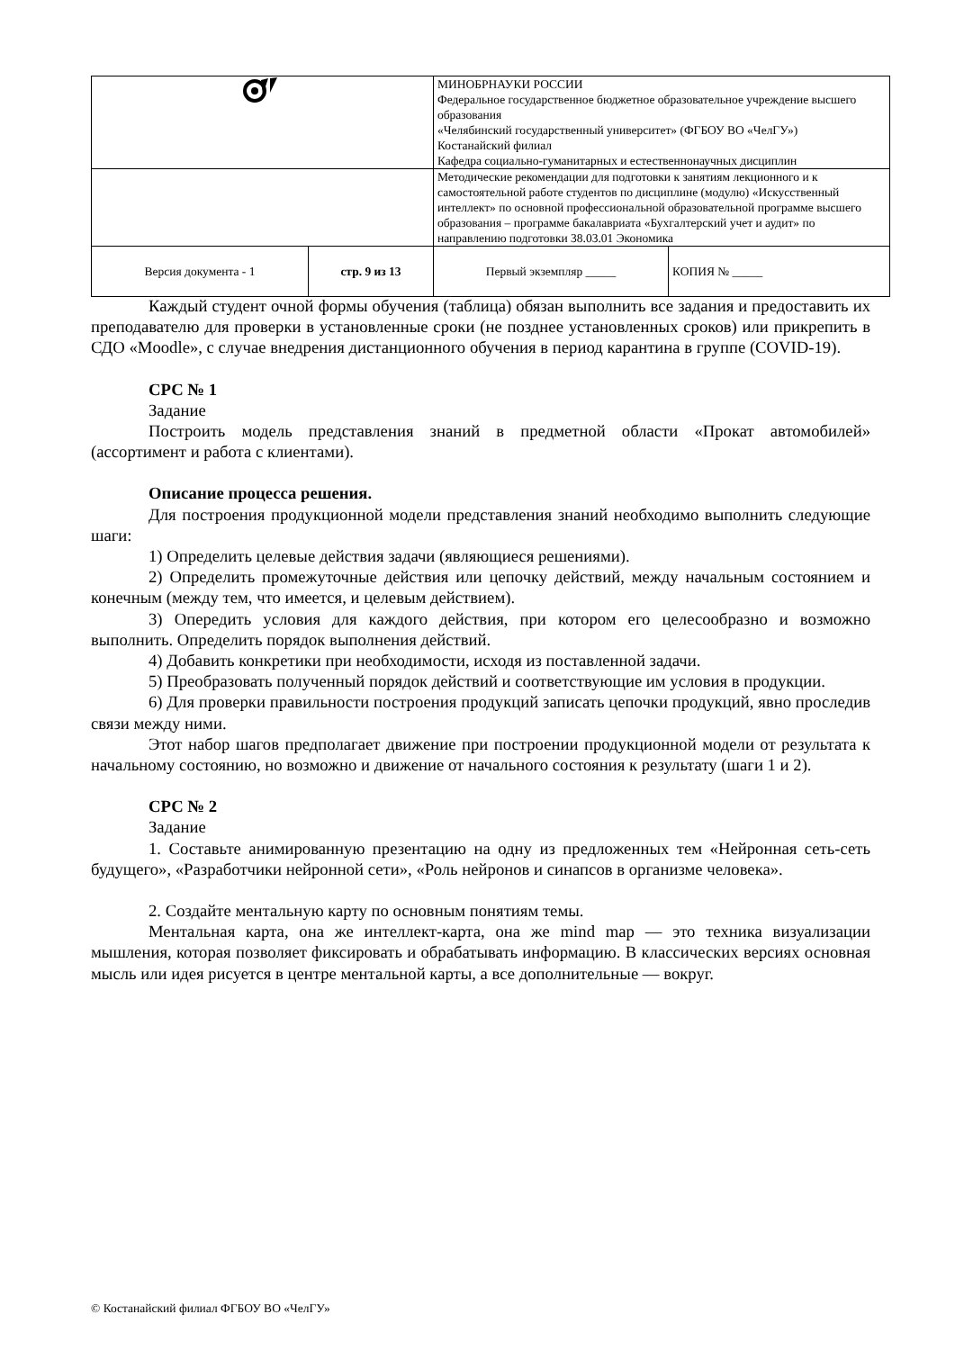| | | МИНОБРНАУКИ РОССИИ Федеральное государственное бюджетное образовательное учреждение высшего образования «Челябинский государственный университет» (ФГБОУ ВО «ЧелГУ») Костанайский филиал Кафедра социально-гуманитарных и естественнонаучных дисциплин | |
| | | Методические рекомендации для подготовки к занятиям лекционного и к самостоятельной работе студентов по дисциплине (модулю) «Искусственный интеллект» по основной профессиональной образовательной программе высшего образования – программе бакалавриата «Бухгалтерский учет и аудит» по направлению подготовки 38.03.01 Экономика | |
| Версия документа - 1 | стр. 9 из 13 | Первый экземпляр _____ | КОПИЯ № _____ |
Каждый студент очной формы обучения (таблица) обязан выполнить все задания и предоставить их преподавателю для проверки в установленные сроки (не позднее установленных сроков) или прикрепить в СДО «Moodle», с случае внедрения дистанционного обучения в период карантина в группе (COVID-19).
СРС № 1
Задание
Построить модель представления знаний в предметной области «Прокат автомобилей» (ассортимент и работа с клиентами).
Описание процесса решения.
Для построения продукционной модели представления знаний необходимо выполнить следующие шаги:
1) Определить целевые действия задачи (являющиеся решениями).
2) Определить промежуточные действия или цепочку действий, между начальным состоянием и конечным (между тем, что имеется, и целевым действием).
3) Оперeдить условия для каждого действия, при котором его целесообразно и возможно выполнить. Определить порядок выполнения действий.
4) Добавить конкретики при необходимости, исходя из поставленной задачи.
5) Преобразовать полученный порядок действий и соответствующие им условия в продукции.
6) Для проверки правильности построения продукций записать цепочки продукций, явно проследив связи между ними.
Этот набор шагов предполагает движение при построении продукционной модели от результата к начальному состоянию, но возможно и движение от начального состояния к результату (шаги 1 и 2).
СРС № 2
Задание
1. Составьте анимированную презентацию на одну из предложенных тем «Нейронная сеть-сеть будущего», «Разработчики нейронной сети», «Роль нейронов и синапсов в организме человека».
2. Создайте ментальную карту по основным понятиям темы.
Ментальная карта, она же интеллект-карта, она же mind map — это техника визуализации мышления, которая позволяет фиксировать и обрабатывать информацию. В классических версиях основная мысль или идея рисуется в центре ментальной карты, а все дополнительные — вокруг.
© Костанайский филиал ФГБОУ ВО «ЧелГУ»